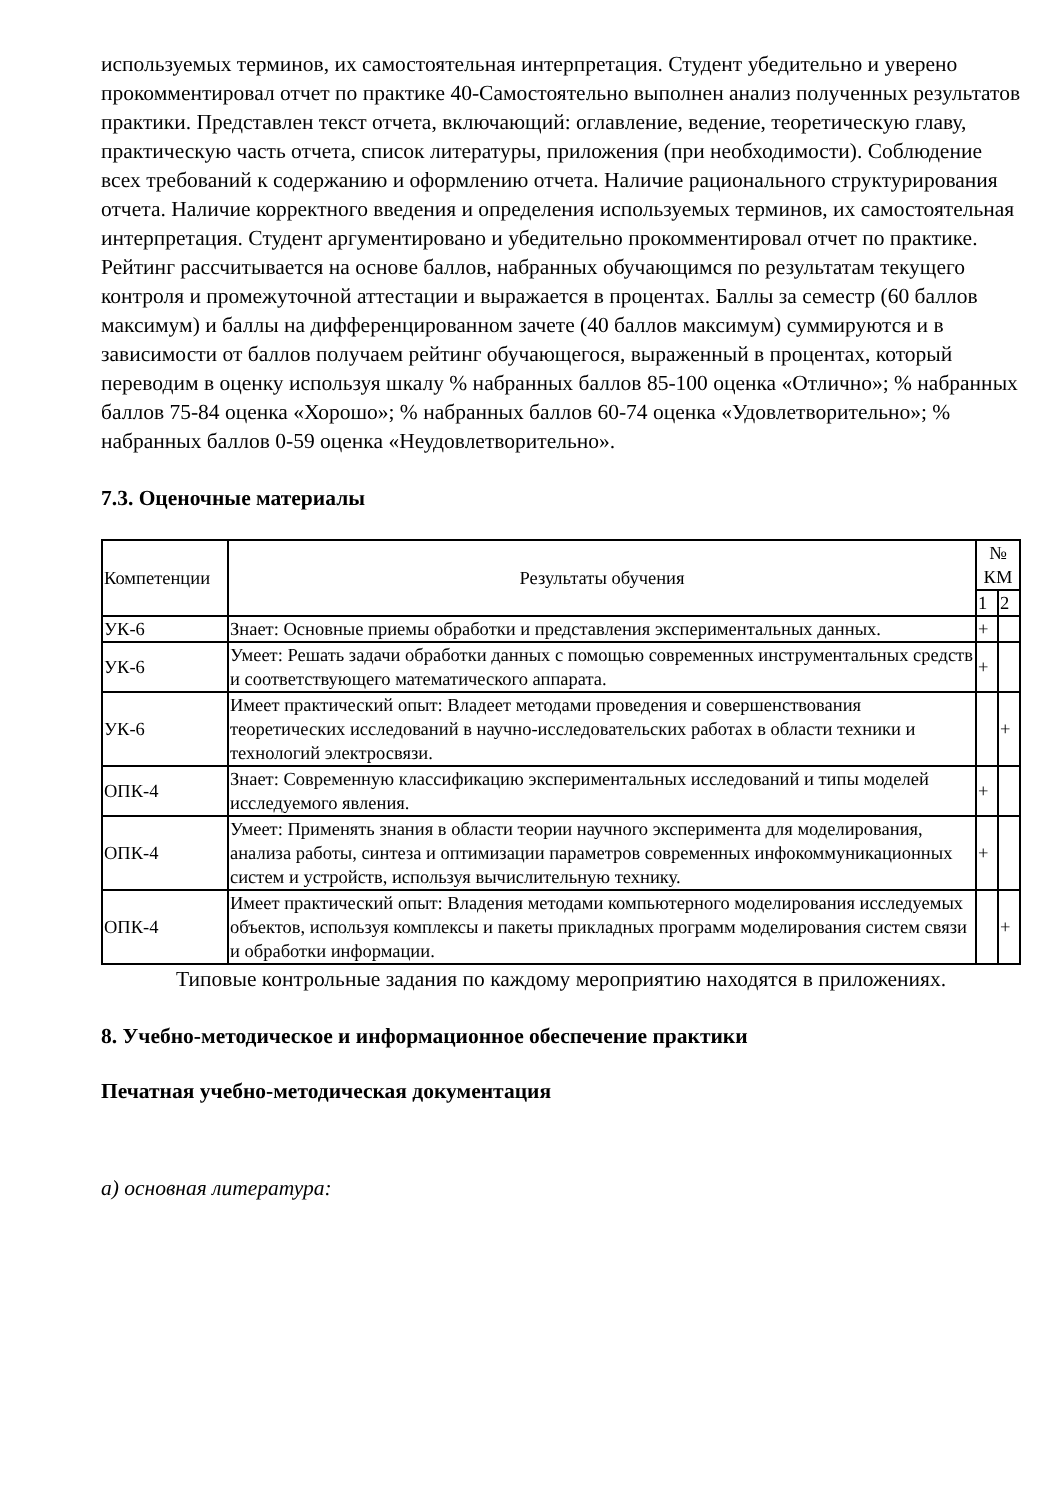используемых терминов, их самостоятельная интерпретация. Студент убедительно и уверено прокомментировал отчет по практике 40-Самостоятельно выполнен анализ полученных результатов практики. Представлен текст отчета, включающий: оглавление, ведение, теоретическую главу, практическую часть отчета, список литературы, приложения (при необходимости). Соблюдение всех требований к содержанию и оформлению отчета. Наличие рационального структурирования отчета. Наличие корректного введения и определения используемых терминов, их самостоятельная интерпретация. Студент аргументировано и убедительно прокомментировал отчет по практике. Рейтинг рассчитывается на основе баллов, набранных обучающимся по результатам текущего контроля и промежуточной аттестации и выражается в процентах. Баллы за семестр (60 баллов максимум) и баллы на дифференцированном зачете (40 баллов максимум) суммируются и в зависимости от баллов получаем рейтинг обучающегося, выраженный в процентах, который переводим в оценку используя шкалу % набранных баллов 85-100 оценка «Отлично»; % набранных баллов 75-84 оценка «Хорошо»; % набранных баллов 60-74 оценка «Удовлетворительно»; % набранных баллов 0-59 оценка «Неудовлетворительно».
7.3. Оценочные материалы
| Компетенции | Результаты обучения | № КМ | |
| | | 1 | 2 |
| УК-6 | Знает: Основные приемы обработки и представления экспериментальных данных. | + | |
| УК-6 | Умеет: Решать задачи обработки данных с помощью современных инструментальных средств и соответствующего математического аппарата. | + | |
| УК-6 | Имеет практический опыт: Владеет методами проведения и совершенствования теоретических исследований в научно-исследовательских работах в области техники и технологий электросвязи. | | + |
| ОПК-4 | Знает: Современную классификацию экспериментальных исследований и типы моделей исследуемого явления. | + | |
| ОПК-4 | Умеет: Применять знания в области теории научного эксперимента для моделирования, анализа работы, синтеза и оптимизации параметров современных инфокоммуникационных систем и устройств, используя вычислительную технику. | + | |
| ОПК-4 | Имеет практический опыт: Владения методами компьютерного моделирования исследуемых объектов, используя комплексы и пакеты прикладных программ моделирования систем связи и обработки информации. | | + |
Типовые контрольные задания по каждому мероприятию находятся в приложениях.
8. Учебно-методическое и информационное обеспечение практики
Печатная учебно-методическая документация
а) основная литература: